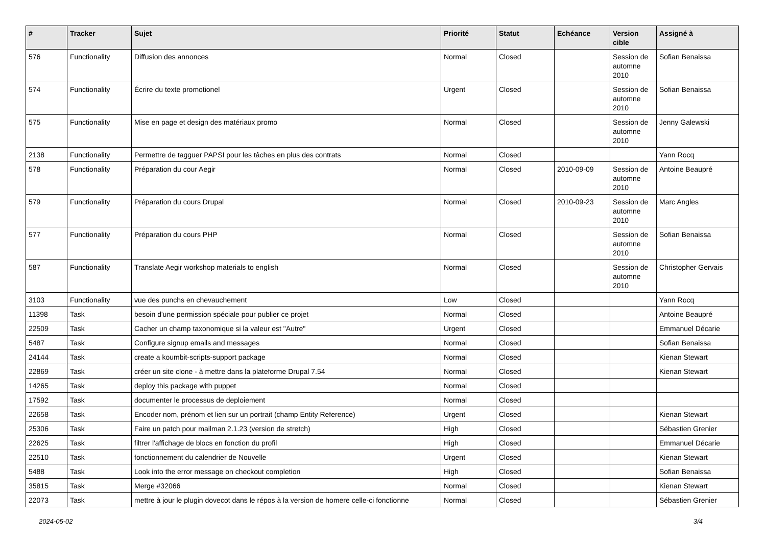| # | Tracker | Sujet | Priorité | Statut | Echéance | Version cible | Assigné à |
| --- | --- | --- | --- | --- | --- | --- | --- |
| 576 | Functionality | Diffusion des annonces | Normal | Closed | | Session de automne 2010 | Sofian Benaissa |
| 574 | Functionality | Écrire du texte promotionel | Urgent | Closed | | Session de automne 2010 | Sofian Benaissa |
| 575 | Functionality | Mise en page et design des matériaux promo | Normal | Closed | | Session de automne 2010 | Jenny Galewski |
| 2138 | Functionality | Permettre de tagguer PAPSI pour les tâches en plus des contrats | Normal | Closed | | | Yann Rocq |
| 578 | Functionality | Préparation du cour Aegir | Normal | Closed | 2010-09-09 | Session de automne 2010 | Antoine Beaupré |
| 579 | Functionality | Préparation du cours Drupal | Normal | Closed | 2010-09-23 | Session de automne 2010 | Marc Angles |
| 577 | Functionality | Préparation du cours PHP | Normal | Closed | | Session de automne 2010 | Sofian Benaissa |
| 587 | Functionality | Translate Aegir workshop materials to english | Normal | Closed | | Session de automne 2010 | Christopher Gervais |
| 3103 | Functionality | vue des punchs en chevauchement | Low | Closed | | | Yann Rocq |
| 11398 | Task | besoin d'une permission spéciale pour publier ce projet | Normal | Closed | | | Antoine Beaupré |
| 22509 | Task | Cacher un champ taxonomique si la valeur est "Autre" | Urgent | Closed | | | Emmanuel Décarie |
| 5487 | Task | Configure signup emails and messages | Normal | Closed | | | Sofian Benaissa |
| 24144 | Task | create a koumbit-scripts-support package | Normal | Closed | | | Kienan Stewart |
| 22869 | Task | créer un site clone - à mettre dans la plateforme Drupal 7.54 | Normal | Closed | | | Kienan Stewart |
| 14265 | Task | deploy this package with puppet | Normal | Closed | | | |
| 17592 | Task | documenter le processus de deploiement | Normal | Closed | | | |
| 22658 | Task | Encoder nom, prénom et lien sur un portrait (champ Entity Reference) | Urgent | Closed | | | Kienan Stewart |
| 25306 | Task | Faire un patch pour mailman 2.1.23 (version de stretch) | High | Closed | | | Sébastien Grenier |
| 22625 | Task | filtrer l'affichage de blocs en fonction du profil | High | Closed | | | Emmanuel Décarie |
| 22510 | Task | fonctionnement du calendrier de Nouvelle | Urgent | Closed | | | Kienan Stewart |
| 5488 | Task | Look into the error message on checkout completion | High | Closed | | | Sofian Benaissa |
| 35815 | Task | Merge #32066 | Normal | Closed | | | Kienan Stewart |
| 22073 | Task | mettre à jour le plugin dovecot dans le répos à la version de homere celle-ci fonctionne | Normal | Closed | | | Sébastien Grenier |
2024-05-02 3/4